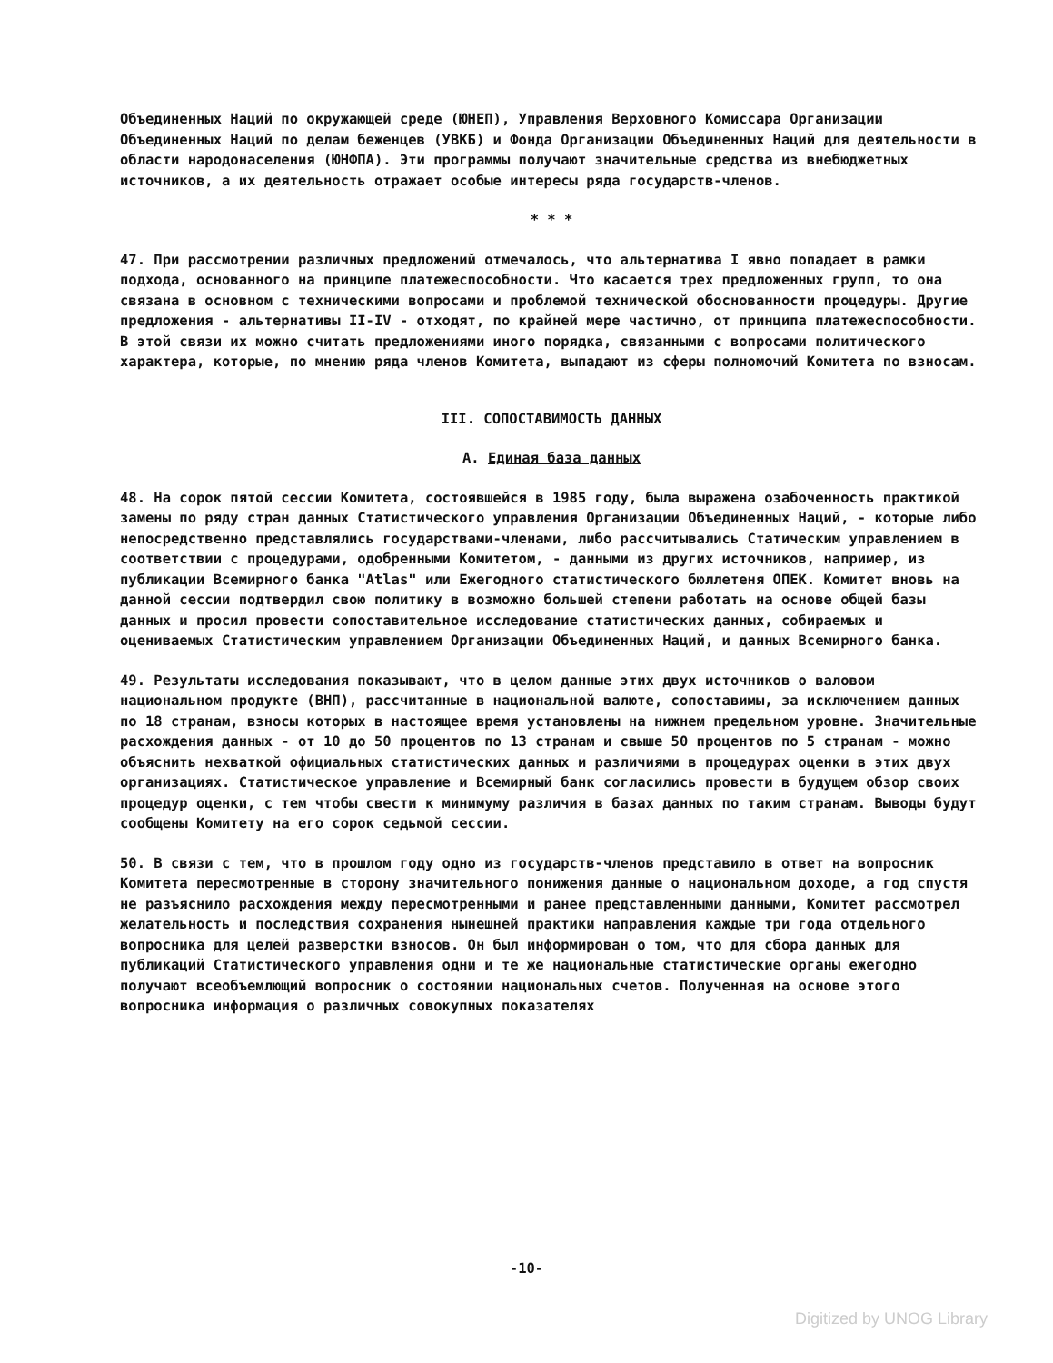Объединенных Наций по окружающей среде (ЮНЕП), Управления Верховного Комиссара Организации Объединенных Наций по делам беженцев (УВКБ) и Фонда Организации Объединенных Наций для деятельности в области народонаселения (ЮНФПА). Эти программы получают значительные средства из внебюджетных источников, а их деятельность отражает особые интересы ряда государств-членов.
* * *
47. При рассмотрении различных предложений отмечалось, что альтернатива I явно попадает в рамки подхода, основанного на принципе платежеспособности. Что касается трех предложенных групп, то она связана в основном с техническими вопросами и проблемой технической обоснованности процедуры. Другие предложения - альтернативы II-IV - отходят, по крайней мере частично, от принципа платежеспособности. В этой связи их можно считать предложениями иного порядка, связанными с вопросами политического характера, которые, по мнению ряда членов Комитета, выпадают из сферы полномочий Комитета по взносам.
III. СОПОСТАВИМОСТЬ ДАННЫХ
A. Единая база данных
48. На сорок пятой сессии Комитета, состоявшейся в 1985 году, была выражена озабоченность практикой замены по ряду стран данных Статистического управления Организации Объединенных Наций, - которые либо непосредственно представлялись государствами-членами, либо рассчитывались Статическим управлением в соответствии с процедурами, одобренными Комитетом, - данными из других источников, например, из публикации Всемирного банка "Atlas" или Ежегодного статистического бюллетеня ОПЕК. Комитет вновь на данной сессии подтвердил свою политику в возможно большей степени работать на основе общей базы данных и просил провести сопоставительное исследование статистических данных, собираемых и оцениваемых Статистическим управлением Организации Объединенных Наций, и данных Всемирного банка.
49. Результаты исследования показывают, что в целом данные этих двух источников о валовом национальном продукте (ВНП), рассчитанные в национальной валюте, сопоставимы, за исключением данных по 18 странам, взносы которых в настоящее время установлены на нижнем предельном уровне. Значительные расхождения данных - от 10 до 50 процентов по 13 странам и свыше 50 процентов по 5 странам - можно объяснить нехваткой официальных статистических данных и различиями в процедурах оценки в этих двух организациях. Статистическое управление и Всемирный банк согласились провести в будущем обзор своих процедур оценки, с тем чтобы свести к минимуму различия в базах данных по таким странам. Выводы будут сообщены Комитету на его сорок седьмой сессии.
50. В связи с тем, что в прошлом году одно из государств-членов представило в ответ на вопросник Комитета пересмотренные в сторону значительного понижения данные о национальном доходе, а год спустя не разъяснило расхождения между пересмотренными и ранее представленными данными, Комитет рассмотрел желательность и последствия сохранения нынешней практики направления каждые три года отдельного вопросника для целей разверстки взносов. Он был информирован о том, что для сбора данных для публикаций Статистического управления одни и те же национальные статистические органы ежегодно получают всеобъемлющий вопросник о состоянии национальных счетов. Полученная на основе этого вопросника информация о различных совокупных показателях
-10-
Digitized by UNOG Library